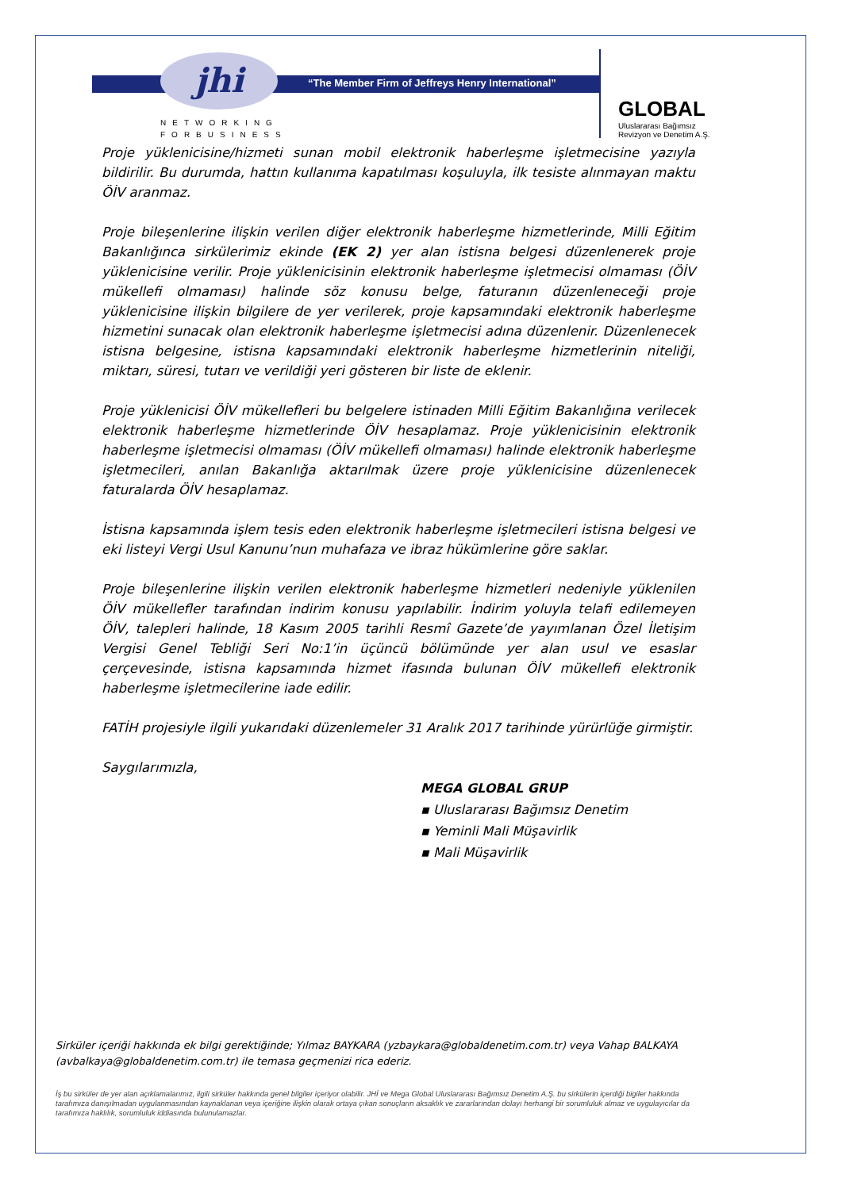jhi
“The Member Firm of Jeffreys Henry International”
NETWORKING
FORBUSINESS
GLOBAL
Uluslararası Bağımsız
Revizyon ve Denetim A.Ş.
Proje yüklenicisine/hizmeti sunan mobil elektronik haberleşme işletmecisine yazıyla bildirilir. Bu durumda, hattın kullanıma kapatılması koşuluyla, ilk tesiste alınmayan maktu ÖİV aranmaz.
Proje bileşenlerine ilişkin verilen diğer elektronik haberleşme hizmetlerinde, Milli Eğitim Bakanlığınca sirkülerimiz ekinde (EK 2) yer alan istisna belgesi düzenlenerek proje yüklenicisine verilir. Proje yüklenicisinin elektronik haberleşme işletmecisi olmaması (ÖİV mükellefi olmaması) halinde söz konusu belge, faturanın düzenleneceği proje yüklenicisine ilişkin bilgilere de yer verilerek, proje kapsamındaki elektronik haberleşme hizmetini sunacak olan elektronik haberleşme işletmecisi adına düzenlenir. Düzenlenecek istisna belgesine, istisna kapsamındaki elektronik haberleşme hizmetlerinin niteliği, miktarı, süresi, tutarı ve verildiği yeri gösteren bir liste de eklenir.
Proje yüklenicisi ÖİV mükellefleri bu belgelere istinaden Milli Eğitim Bakanlığına verilecek elektronik haberleşme hizmetlerinde ÖİV hesaplamaz. Proje yüklenicisinin elektronik haberleşme işletmecisi olmaması (ÖİV mükellefi olmaması) halinde elektronik haberleşme işletmecileri, anılan Bakanlığa aktarılmak üzere proje yüklenicisine düzenlenecek faturalarda ÖİV hesaplamaz.
İstisna kapsamında işlem tesis eden elektronik haberleşme işletmecileri istisna belgesi ve eki listeyi Vergi Usul Kanunu’nun muhafaza ve ibraz hükümlerine göre saklar.
Proje bileşenlerine ilişkin verilen elektronik haberleşme hizmetleri nedeniyle yüklenilen ÖİV mükellefler tarafından indirim konusu yapılabilir. İndirim yoluyla telafi edilemeyen ÖİV, talepleri halinde, 18 Kasım 2005 tarihli Resmî Gazete’de yayımlanan Özel İletişim Vergisi Genel Tebliği Seri No:1’in üçüncü bölümünde yer alan usul ve esaslar çerçevesinde, istisna kapsamında hizmet ifasında bulunan ÖİV mükellefi elektronik haberleşme işletmecilerine iade edilir.
FATİH projesiyle ilgili yukarıdaki düzenlemeler 31 Aralık 2017 tarihinde yürürlüğe girmiştir.
Saygılarımızla,
MEGA GLOBAL GRUP
▪ Uluslararası Bağımsız Denetim
▪ Yeminli Mali Müşavirlik
▪ Mali Müşavirlik
Sirküler içeriği hakkında ek bilgi gerektiğinde; Yılmaz BAYKARA (yzbaykara@globaldenetim.com.tr) veya Vahap BALKAYA (avbalkaya@globaldenetim.com.tr) ile temasa geçmenizi rica ederiz.
İş bu sirküler de yer alan açıklamalarımız, ilgili sirküler hakkında genel bilgiler içeriyor olabilir. JHİ ve Mega Global Uluslararası Bağımsız Denetim A.Ş. bu sirkülerin içerdiği bigiler hakkında tarafımıza danışılmadan uygulanmasından kaynaklanan veya içeriğine ilişkin olarak ortaya çıkan sonuçların aksaklık ve zararlarından dolayı herhangi bir sorumluluk almaz ve uygulayıcılar da tarafımıza haklılık, sorumluluk iddiasında bulunulamazlar.